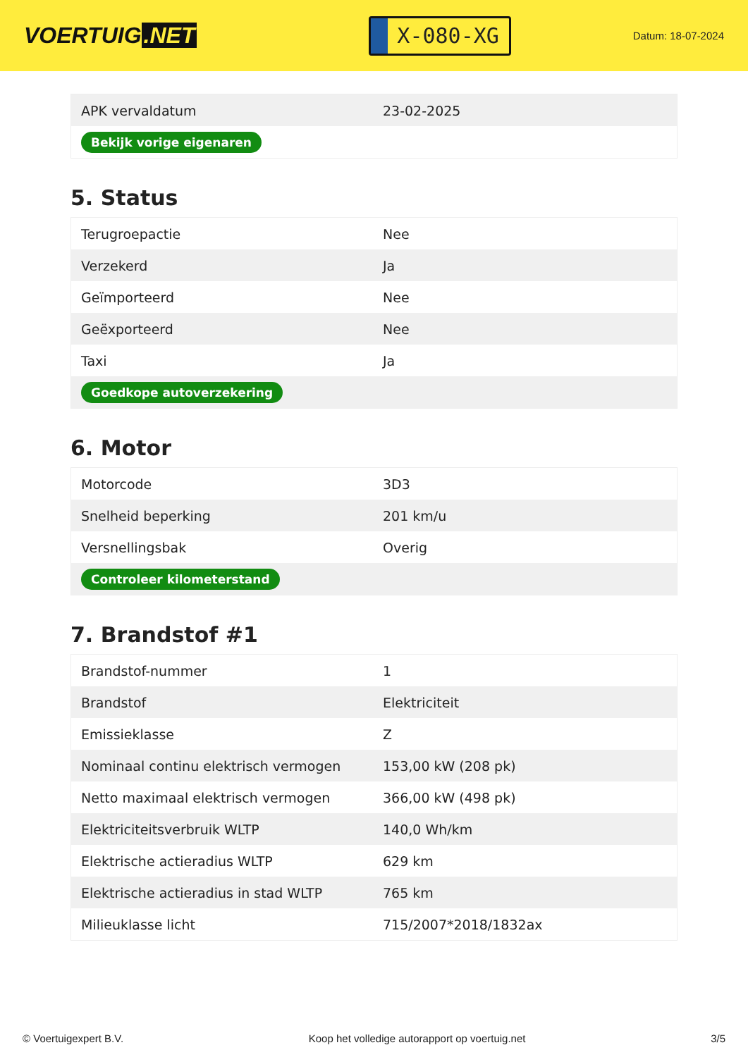VOERTUIG.NET
X-080-XG
Datum: 18-07-2024
| APK vervaldatum | 23-02-2025 |
| Bekijk vorige eigenaren | |
5. Status
| Terugroepactie | Nee |
| Verzekerd | Ja |
| Geïmporteerd | Nee |
| Geëxporteerd | Nee |
| Taxi | Ja |
| Goedkope autoverzekering | |
6. Motor
| Motorcode | 3D3 |
| Snelheid beperking | 201 km/u |
| Versnellingsbak | Overig |
| Controleer kilometerstand | |
7. Brandstof #1
| Brandstof-nummer | 1 |
| Brandstof | Elektriciteit |
| Emissieklasse | Z |
| Nominaal continu elektrisch vermogen | 153,00 kW (208 pk) |
| Netto maximaal elektrisch vermogen | 366,00 kW (498 pk) |
| Elektriciteitsverbruik WLTP | 140,0 Wh/km |
| Elektrische actieradius WLTP | 629 km |
| Elektrische actieradius in stad WLTP | 765 km |
| Milieuklasse licht | 715/2007*2018/1832ax |
© Voertuigexpert B.V. Koop het volledige autorapport op voertuig.net 3/5